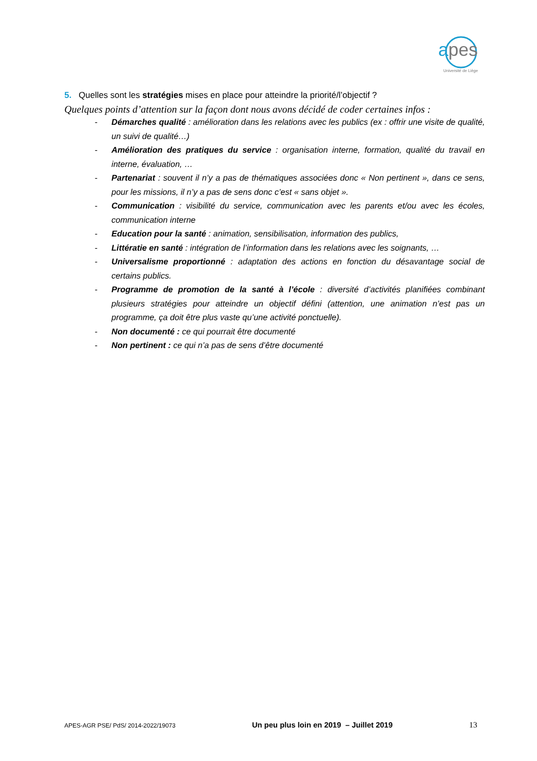a
pes
Université de Liège
5. Quelles sont les stratégies mises en place pour atteindre la priorité/l’objectif ?
Quelques points d’attention sur la façon dont nous avons décidé de coder certaines infos :
- Démarches qualité : amélioration dans les relations avec les publics (ex : offrir une visite de qualité, un suivi de qualité…)
- Amélioration des pratiques du service : organisation interne, formation, qualité du travail en interne, évaluation, …
- Partenariat : souvent il n’y a pas de thématiques associées donc « Non pertinent », dans ce sens, pour les missions, il n’y a pas de sens donc c’est « sans objet ».
- Communication : visibilité du service, communication avec les parents et/ou avec les écoles, communication interne
- Education pour la santé : animation, sensibilisation, information des publics,
- Littératie en santé : intégration de l’information dans les relations avec les soignants, …
- Universalisme proportionné : adaptation des actions en fonction du désavantage social de certains publics.
- Programme de promotion de la santé à l’école : diversité d’activités planifiées combinant plusieurs stratégies pour atteindre un objectif défini (attention, une animation n’est pas un programme, ça doit être plus vaste qu’une activité ponctuelle).
- Non documenté : ce qui pourrait être documenté
- Non pertinent : ce qui n’a pas de sens d’être documenté
APES-AGR PSE/ PdS/ 2014-2022/19073 Un peu plus loin en 2019 – Juillet 2019 13